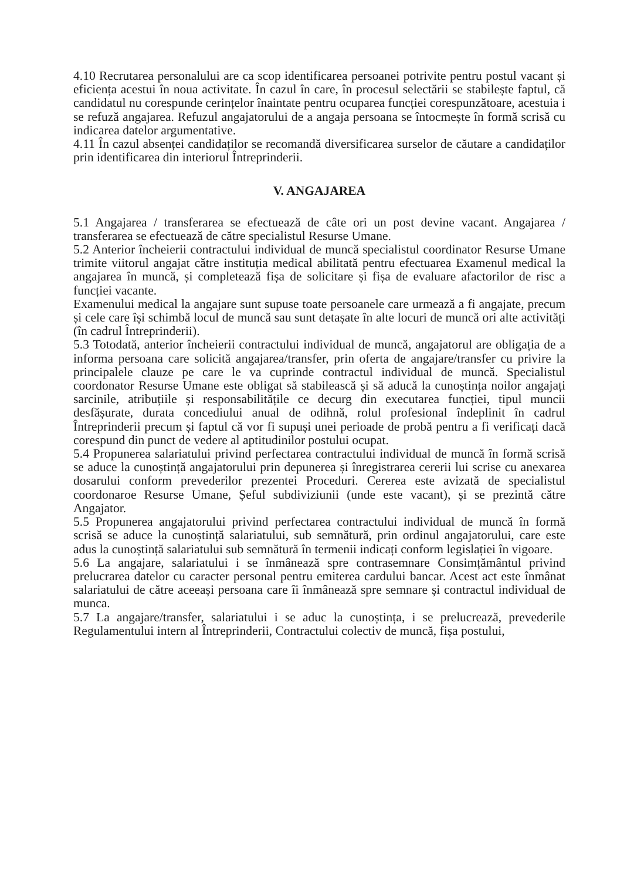4.10 Recrutarea personalului are ca scop identificarea persoanei potrivite pentru postul vacant și eficiența acestui în noua activitate. În cazul în care, în procesul selectării se stabilește faptul, că candidatul nu corespunde cerințelor înaintate pentru ocuparea funcției corespunzătoare, acestuia i se refuză angajarea. Refuzul angajatorului de a angaja persoana se întocmește în formă scrisă cu indicarea datelor argumentative.
4.11 În cazul absenței candidaților se recomandă diversificarea surselor de căutare a candidaților prin identificarea din interiorul Întreprinderii.
V. ANGAJAREA
5.1 Angajarea / transferarea se efectuează de câte ori un post devine vacant. Angajarea / transferarea se efectuează de către specialistul Resurse Umane.
5.2 Anterior încheierii contractului individual de muncă specialistul coordinator Resurse Umane trimite viitorul angajat către instituția medical abilitată pentru efectuarea Examenul medical la angajarea în muncă, și completează fișa de solicitare și fișa de evaluare afactorilor de risc a funcției vacante.
Examenului medical la angajare sunt supuse toate persoanele care urmează a fi angajate, precum și cele care își schimbă locul de muncă sau sunt detașate în alte locuri de muncă ori alte activități (în cadrul Întreprinderii).
5.3 Totodată, anterior încheierii contractului individual de muncă, angajatorul are obligația de a informa persoana care solicită angajarea/transfer, prin oferta de angajare/transfer cu privire la principalele clauze pe care le va cuprinde contractul individual de muncă. Specialistul coordonator Resurse Umane este obligat să stabilească și să aducă la cunoștința noilor angajați sarcinile, atribuțiile și responsabilitățile ce decurg din executarea funcției, tipul muncii desfășurate, durata concediului anual de odihnă, rolul profesional îndeplinit în cadrul Întreprinderii precum și faptul că vor fi supuși unei perioade de probă pentru a fi verificați dacă corespund din punct de vedere al aptitudinilor postului ocupat.
5.4 Propunerea salariatului privind perfectarea contractului individual de muncă în formă scrisă se aduce la cunoștință angajatorului prin depunerea și înregistrarea cererii lui scrise cu anexarea dosarului conform prevederilor prezentei Proceduri. Cererea este avizată de specialistul coordonaroe Resurse Umane, Șeful subdiviziunii (unde este vacant), și se prezintă către Angajator.
5.5 Propunerea angajatorului privind perfectarea contractului individual de muncă în formă scrisă se aduce la cunoștință salariatului, sub semnătură, prin ordinul angajatorului, care este adus la cunoștință salariatului sub semnătură în termenii indicați conform legislației în vigoare.
5.6 La angajare, salariatului i se înmânează spre contrasemnare Consimțământul privind prelucrarea datelor cu caracter personal pentru emiterea cardului bancar. Acest act este înmânat salariatului de către aceeași persoana care îi înmânează spre semnare și contractul individual de munca.
5.7 La angajare/transfer, salariatului i se aduc la cunoștința, i se prelucrează, prevederile Regulamentului intern al Întreprinderii, Contractului colectiv de muncă, fișa postului,